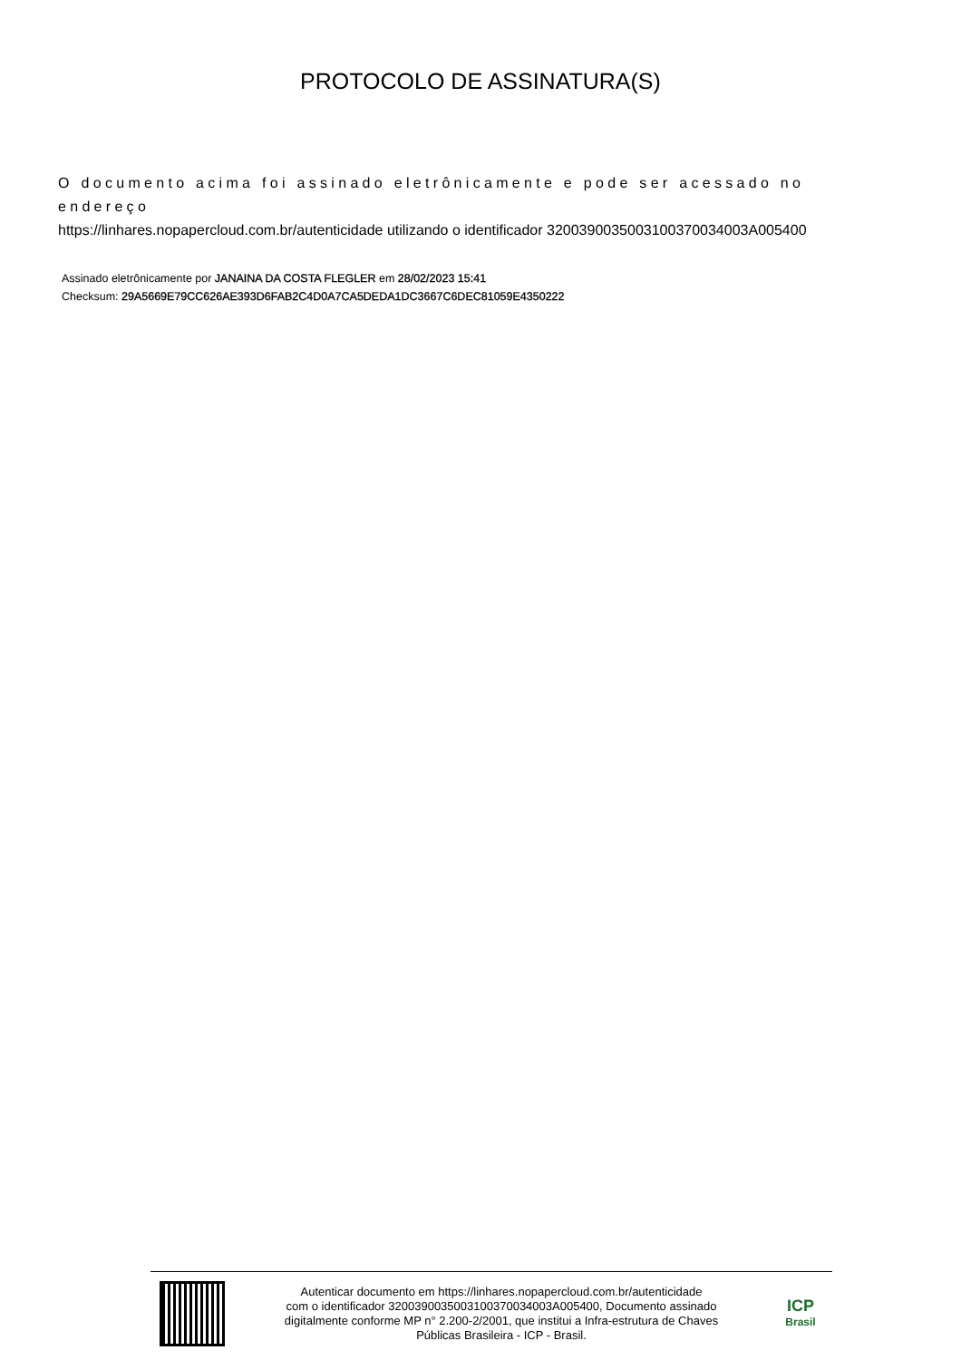PROTOCOLO DE ASSINATURA(S)
O documento acima foi assinado eletrônicamente e pode ser acessado no endereço
https://linhares.nopapercloud.com.br/autenticidade utilizando o identificador 320039003500310037003400​3A005400
Assinado eletrônicamente por JANAINA DA COSTA FLEGLER em 28/02/2023 15:41
Checksum: 29A5669E79CC626AE393D6FAB2C4D0A7CA5DEDA1DC3667C6DEC81059E4350222
Autenticar documento em https://linhares.nopapercloud.com.br/autenticidade
com o identificador 3200390035003100370034003A005400, Documento assinado
digitalmente conforme MP n° 2.200-2/2001, que institui a Infra-estrutura de Chaves
Públicas Brasileira - ICP - Brasil.
ICP
Brasil